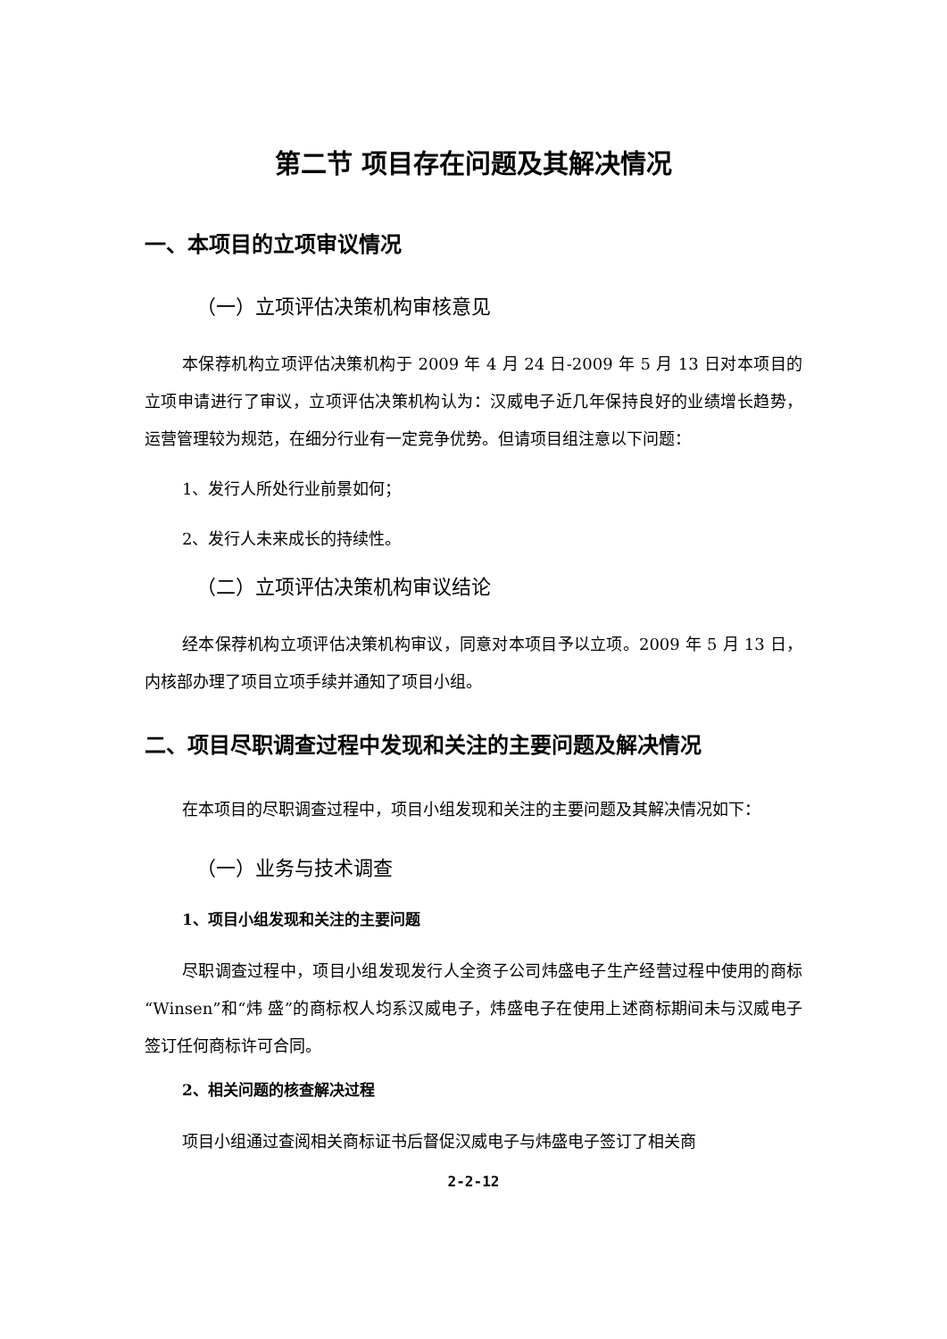第二节 项目存在问题及其解决情况
一、本项目的立项审议情况
（一）立项评估决策机构审核意见
本保荐机构立项评估决策机构于 2009 年 4 月 24 日-2009 年 5 月 13 日对本项目的立项申请进行了审议，立项评估决策机构认为：汉威电子近几年保持良好的业绩增长趋势，运营管理较为规范，在细分行业有一定竞争优势。但请项目组注意以下问题：
1、发行人所处行业前景如何；
2、发行人未来成长的持续性。
（二）立项评估决策机构审议结论
经本保荐机构立项评估决策机构审议，同意对本项目予以立项。2009 年 5 月 13 日，内核部办理了项目立项手续并通知了项目小组。
二、项目尽职调查过程中发现和关注的主要问题及解决情况
在本项目的尽职调查过程中，项目小组发现和关注的主要问题及其解决情况如下：
（一）业务与技术调查
1、项目小组发现和关注的主要问题
尽职调查过程中，项目小组发现发行人全资子公司炜盛电子生产经营过程中使用的商标“Winsen”和“炜 盛”的商标权人均系汉威电子，炜盛电子在使用上述商标期间未与汉威电子签订任何商标许可合同。
2、相关问题的核查解决过程
项目小组通过查阅相关商标证书后督促汉威电子与炜盛电子签订了相关商
2-2-12